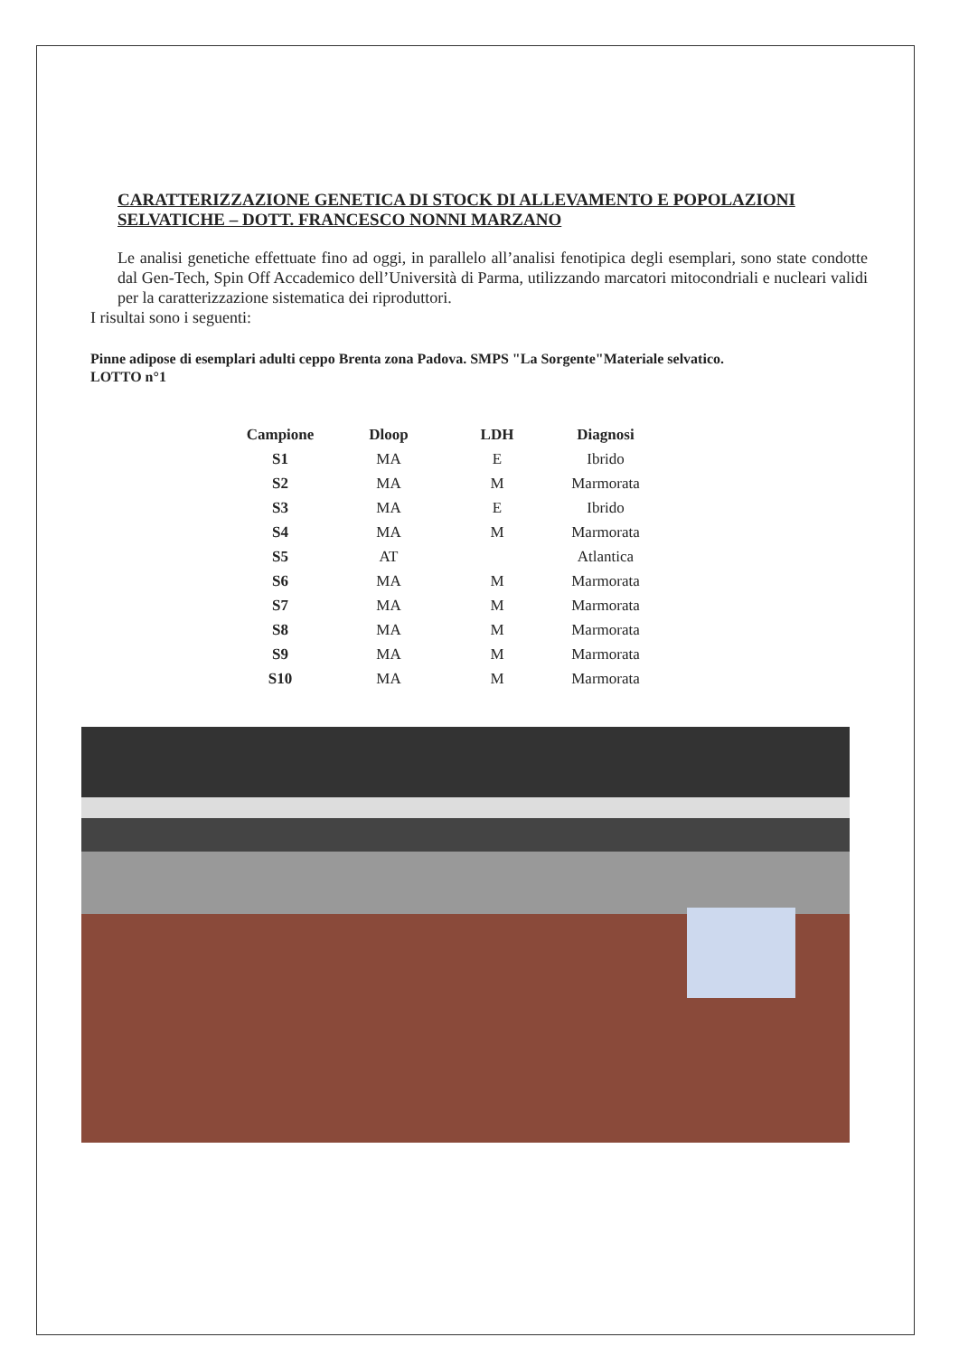CARATTERIZZAZIONE GENETICA DI STOCK DI ALLEVAMENTO E POPOLAZIONI SELVATICHE – DOTT. FRANCESCO NONNI MARZANO
Le analisi genetiche effettuate fino ad oggi, in parallelo all’analisi fenotipica degli esemplari, sono state condotte dal Gen-Tech, Spin Off Accademico dell’Università di Parma, utilizzando marcatori mitocondriali e nucleari validi per la caratterizzazione sistematica dei riproduttori.
I risultai sono i seguenti:
Pinne adipose di esemplari adulti ceppo Brenta zona Padova. SMPS "La Sorgente"Materiale selvatico.
LOTTO n°1
| Campione | Dloop | LDH | Diagnosi |
| --- | --- | --- | --- |
| S1 | MA | E | Ibrido |
| S2 | MA | M | Marmorata |
| S3 | MA | E | Ibrido |
| S4 | MA | M | Marmorata |
| S5 | AT | | Atlantica |
| S6 | MA | M | Marmorata |
| S7 | MA | M | Marmorata |
| S8 | MA | M | Marmorata |
| S9 | MA | M | Marmorata |
| S10 | MA | M | Marmorata |